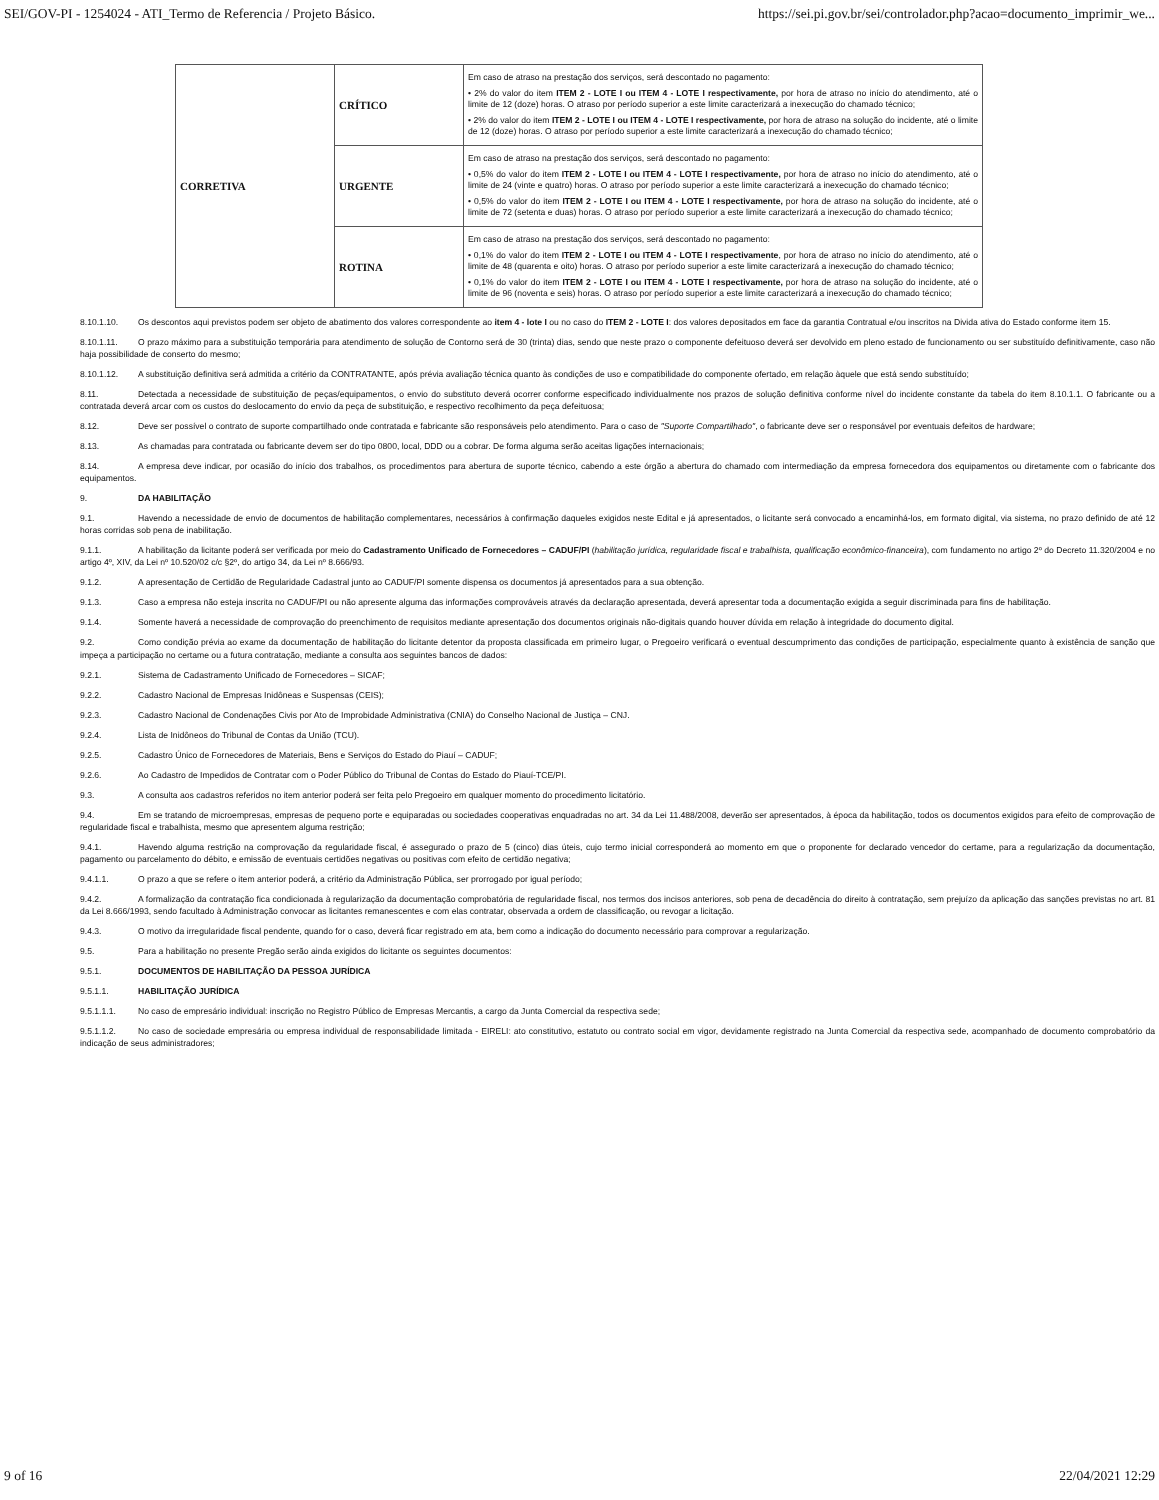SEI/GOV-PI - 1254024 - ATI_Termo de Referencia / Projeto Básico. https://sei.pi.gov.br/sei/controlador.php?acao=documento_imprimir_we...
| CORRETIVA | CRÍTICO | Em caso de atraso na prestação dos serviços, será descontado no pagamento: • 2% do valor do item ITEM 2 - LOTE I ou ITEM 4 - LOTE I respectivamente, por hora de atraso no início do atendimento, até o limite de 12 (doze) horas. O atraso por período superior a este limite caracterizará a inexecução do chamado técnico; • 2% do valor do item ITEM 2 - LOTE I ou ITEM 4 - LOTE I respectivamente, por hora de atraso na solução do incidente, até o limite de 12 (doze) horas. O atraso por período superior a este limite caracterizará a inexecução do chamado técnico; |
| | URGENTE | Em caso de atraso na prestação dos serviços, será descontado no pagamento: • 0,5% do valor do item ITEM 2 - LOTE I ou ITEM 4 - LOTE I respectivamente, por hora de atraso no início do atendimento, até o limite de 24 (vinte e quatro) horas. O atraso por período superior a este limite caracterizará a inexecução do chamado técnico; • 0,5% do valor do item ITEM 2 - LOTE I ou ITEM 4 - LOTE I respectivamente, por hora de atraso na solução do incidente, até o limite de 72 (setenta e duas) horas. O atraso por período superior a este limite caracterizará a inexecução do chamado técnico; |
| | ROTINA | Em caso de atraso na prestação dos serviços, será descontado no pagamento: • 0,1% do valor do item ITEM 2 - LOTE I ou ITEM 4 - LOTE I respectivamente , por hora de atraso no início do atendimento, até o limite de 48 (quarenta e oito) horas. O atraso por período superior a este limite caracterizará a inexecução do chamado técnico; • 0,1% do valor do item ITEM 2 - LOTE I ou ITEM 4 - LOTE I respectivamente, por hora de atraso na solução do incidente, até o limite de 96 (noventa e seis) horas. O atraso por período superior a este limite caracterizará a inexecução do chamado técnico; |
8.10.1.10. Os descontos aqui previstos podem ser objeto de abatimento dos valores correspondente ao item 4 - lote I ou no caso do ITEM 2 - LOTE I: dos valores depositados em face da garantia Contratual e/ou inscritos na Divida ativa do Estado conforme item 15.
8.10.1.11. O prazo máximo para a substituição temporária para atendimento de solução de Contorno será de 30 (trinta) dias, sendo que neste prazo o componente defeituoso deverá ser devolvido em pleno estado de funcionamento ou ser substituído definitivamente, caso não haja possibilidade de conserto do mesmo;
8.10.1.12. A substituição definitiva será admitida a critério da CONTRATANTE, após prévia avaliação técnica quanto às condições de uso e compatibilidade do componente ofertado, em relação àquele que está sendo substituído;
8.11. Detectada a necessidade de substituição de peças/equipamentos, o envio do substituto deverá ocorrer conforme especificado individualmente nos prazos de solução definitiva conforme nível do incidente constante da tabela do item 8.10.1.1. O fabricante ou a contratada deverá arcar com os custos do deslocamento do envio da peça de substituição, e respectivo recolhimento da peça defeituosa;
8.12. Deve ser possível o contrato de suporte compartilhado onde contratada e fabricante são responsáveis pelo atendimento. Para o caso de "Suporte Compartilhado", o fabricante deve ser o responsável por eventuais defeitos de hardware;
8.13. As chamadas para contratada ou fabricante devem ser do tipo 0800, local, DDD ou a cobrar. De forma alguma serão aceitas ligações internacionais;
8.14. A empresa deve indicar, por ocasião do início dos trabalhos, os procedimentos para abertura de suporte técnico, cabendo a este órgão a abertura do chamado com intermediação da empresa fornecedora dos equipamentos ou diretamente com o fabricante dos equipamentos.
9. DA HABILITAÇÃO
9.1. Havendo a necessidade de envio de documentos de habilitação complementares, necessários à confirmação daqueles exigidos neste Edital e já apresentados, o licitante será convocado a encaminhá-los, em formato digital, via sistema, no prazo definido de até 12 horas corridas sob pena de inabilitação.
9.1.1. A habilitação da licitante poderá ser verificada por meio do Cadastramento Unificado de Fornecedores – CADUF/PI (habilitação jurídica, regularidade fiscal e trabalhista, qualificação econômico-financeira), com fundamento no artigo 2º do Decreto 11.320/2004 e no artigo 4º, XIV, da Lei nº 10.520/02 c/c §2º, do artigo 34, da Lei nº 8.666/93.
9.1.2. A apresentação de Certidão de Regularidade Cadastral junto ao CADUF/PI somente dispensa os documentos já apresentados para a sua obtenção.
9.1.3. Caso a empresa não esteja inscrita no CADUF/PI ou não apresente alguma das informações comprováveis através da declaração apresentada, deverá apresentar toda a documentação exigida a seguir discriminada para fins de habilitação.
9.1.4. Somente haverá a necessidade de comprovação do preenchimento de requisitos mediante apresentação dos documentos originais não-digitais quando houver dúvida em relação à integridade do documento digital.
9.2. Como condição prévia ao exame da documentação de habilitação do licitante detentor da proposta classificada em primeiro lugar, o Pregoeiro verificará o eventual descumprimento das condições de participação, especialmente quanto à existência de sanção que impeça a participação no certame ou a futura contratação, mediante a consulta aos seguintes bancos de dados:
9.2.1. Sistema de Cadastramento Unificado de Fornecedores – SICAF;
9.2.2. Cadastro Nacional de Empresas Inidôneas e Suspensas (CEIS);
9.2.3. Cadastro Nacional de Condenações Civis por Ato de Improbidade Administrativa (CNIA) do Conselho Nacional de Justiça – CNJ.
9.2.4. Lista de Inidôneos do Tribunal de Contas da União (TCU).
9.2.5. Cadastro Único de Fornecedores de Materiais, Bens e Serviços do Estado do Piauí – CADUF;
9.2.6. Ao Cadastro de Impedidos de Contratar com o Poder Público do Tribunal de Contas do Estado do Piauí-TCE/PI.
9.3. A consulta aos cadastros referidos no item anterior poderá ser feita pelo Pregoeiro em qualquer momento do procedimento licitatório.
9.4. Em se tratando de microempresas, empresas de pequeno porte e equiparadas ou sociedades cooperativas enquadradas no art. 34 da Lei 11.488/2008, deverão ser apresentados, à época da habilitação, todos os documentos exigidos para efeito de comprovação de regularidade fiscal e trabalhista, mesmo que apresentem alguma restrição;
9.4.1. Havendo alguma restrição na comprovação da regularidade fiscal, é assegurado o prazo de 5 (cinco) dias úteis, cujo termo inicial corresponderá ao momento em que o proponente for declarado vencedor do certame, para a regularização da documentação, pagamento ou parcelamento do débito, e emissão de eventuais certidões negativas ou positivas com efeito de certidão negativa;
9.4.1.1. O prazo a que se refere o item anterior poderá, a critério da Administração Pública, ser prorrogado por igual período;
9.4.2. A formalização da contratação fica condicionada à regularização da documentação comprobatória de regularidade fiscal, nos termos dos incisos anteriores, sob pena de decadência do direito à contratação, sem prejuízo da aplicação das sanções previstas no art. 81 da Lei 8.666/1993, sendo facultado à Administração convocar as licitantes remanescentes e com elas contratar, observada a ordem de classificação, ou revogar a licitação.
9.4.3. O motivo da irregularidade fiscal pendente, quando for o caso, deverá ficar registrado em ata, bem como a indicação do documento necessário para comprovar a regularização.
9.5. Para a habilitação no presente Pregão serão ainda exigidos do licitante os seguintes documentos:
9.5.1. DOCUMENTOS DE HABILITAÇÃO DA PESSOA JURÍDICA
9.5.1.1. HABILITAÇÃO JURÍDICA
9.5.1.1.1. No caso de empresário individual: inscrição no Registro Público de Empresas Mercantis, a cargo da Junta Comercial da respectiva sede;
9.5.1.1.2. No caso de sociedade empresária ou empresa individual de responsabilidade limitada - EIRELI: ato constitutivo, estatuto ou contrato social em vigor, devidamente registrado na Junta Comercial da respectiva sede, acompanhado de documento comprobatório da indicação de seus administradores;
9 of 16 22/04/2021 12:29